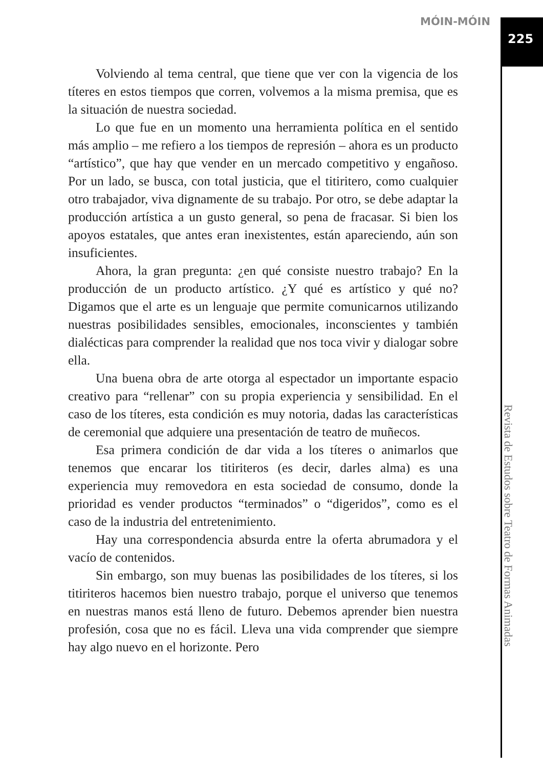MÓIN-MÓIN 225
Volviendo al tema central, que tiene que ver con la vigencia de los títeres en estos tiempos que corren, volvemos a la misma premisa, que es la situación de nuestra sociedad.
Lo que fue en un momento una herramienta política en el sentido más amplio – me refiero a los tiempos de represión – ahora es un producto “artístico”, que hay que vender en un mercado competitivo y engañoso. Por un lado, se busca, con total justicia, que el titiritero, como cualquier otro trabajador, viva dignamente de su trabajo. Por otro, se debe adaptar la producción artística a un gusto general, so pena de fracasar. Si bien los apoyos estatales, que antes eran inexistentes, están apareciendo, aún son insuficientes.
Ahora, la gran pregunta: ¿en qué consiste nuestro trabajo? En la producción de un producto artístico. ¿Y qué es artístico y qué no? Digamos que el arte es un lenguaje que permite comunicarnos utilizando nuestras posibilidades sensibles, emocionales, inconscientes y también dialécticas para comprender la realidad que nos toca vivir y dialogar sobre ella.
Una buena obra de arte otorga al espectador un importante espacio creativo para “rellenar” con su propia experiencia y sensibilidad. En el caso de los títeres, esta condición es muy notoria, dadas las características de ceremonial que adquiere una presentación de teatro de muñecos.
Esa primera condición de dar vida a los títeres o animarlos que tenemos que encarar los titiriteros (es decir, darles alma) es una experiencia muy removedora en esta sociedad de consumo, donde la prioridad es vender productos “terminados” o “digeridos”, como es el caso de la industria del entretenimiento.
Hay una correspondencia absurda entre la oferta abrumadora y el vacío de contenidos.
Sin embargo, son muy buenas las posibilidades de los títeres, si los titiriteros hacemos bien nuestro trabajo, porque el universo que tenemos en nuestras manos está lleno de futuro. Debemos aprender bien nuestra profesión, cosa que no es fácil. Lleva una vida comprender que siempre hay algo nuevo en el horizonte. Pero
Revista de Estudos sobre Teatro de Formas Animadas